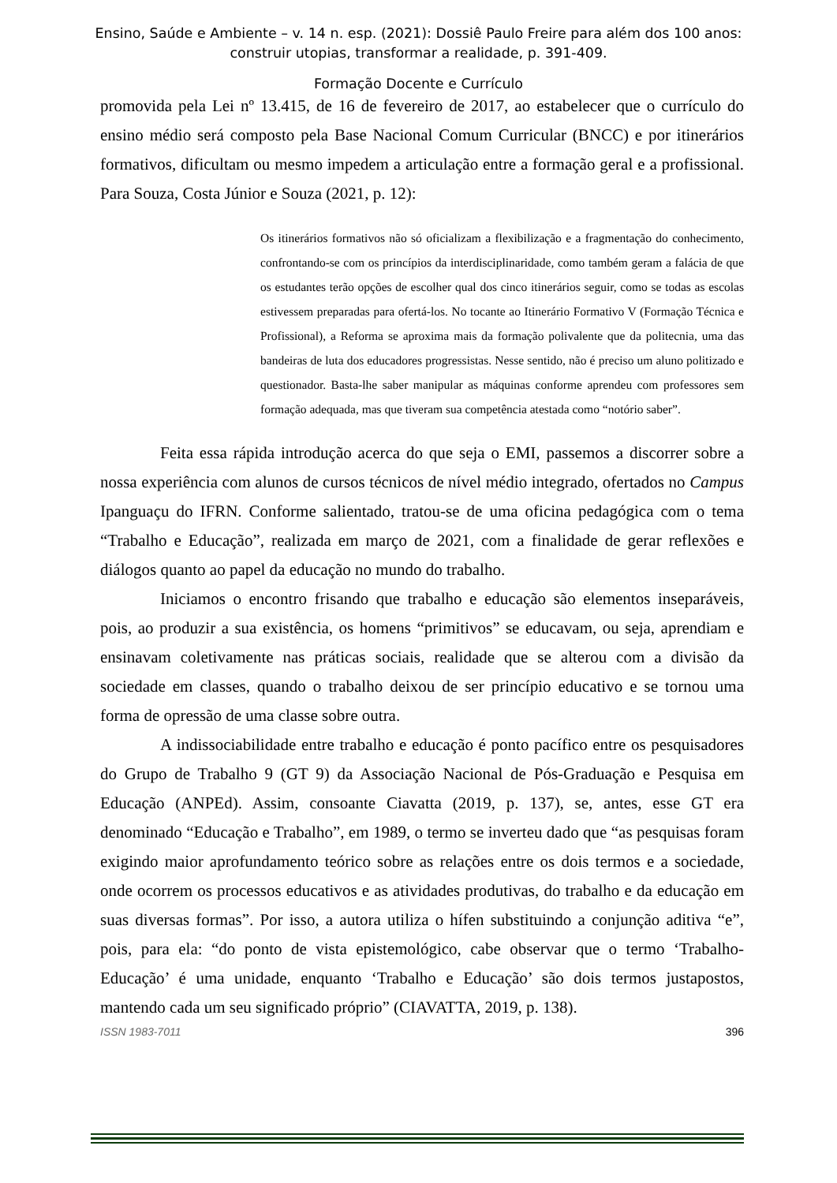Ensino, Saúde e Ambiente – v. 14 n. esp. (2021): Dossiê Paulo Freire para além dos 100 anos:
construir utopias, transformar a realidade, p. 391-409.
Formação Docente e Currículo
promovida pela Lei nº 13.415, de 16 de fevereiro de 2017, ao estabelecer que o currículo do ensino médio será composto pela Base Nacional Comum Curricular (BNCC) e por itinerários formativos, dificultam ou mesmo impedem a articulação entre a formação geral e a profissional. Para Souza, Costa Júnior e Souza (2021, p. 12):
Os itinerários formativos não só oficializam a flexibilização e a fragmentação do conhecimento, confrontando-se com os princípios da interdisciplinaridade, como também geram a falácia de que os estudantes terão opções de escolher qual dos cinco itinerários seguir, como se todas as escolas estivessem preparadas para ofertá-los. No tocante ao Itinerário Formativo V (Formação Técnica e Profissional), a Reforma se aproxima mais da formação polivalente que da politecnia, uma das bandeiras de luta dos educadores progressistas. Nesse sentido, não é preciso um aluno politizado e questionador. Basta-lhe saber manipular as máquinas conforme aprendeu com professores sem formação adequada, mas que tiveram sua competência atestada como “notório saber”.
Feita essa rápida introdução acerca do que seja o EMI, passemos a discorrer sobre a nossa experiência com alunos de cursos técnicos de nível médio integrado, ofertados no Campus Ipanguaçu do IFRN. Conforme salientado, tratou-se de uma oficina pedagógica com o tema “Trabalho e Educação”, realizada em março de 2021, com a finalidade de gerar reflexões e diálogos quanto ao papel da educação no mundo do trabalho.
Iniciamos o encontro frisando que trabalho e educação são elementos inseparáveis, pois, ao produzir a sua existência, os homens “primitivos” se educavam, ou seja, aprendiam e ensinavam coletivamente nas práticas sociais, realidade que se alterou com a divisão da sociedade em classes, quando o trabalho deixou de ser princípio educativo e se tornou uma forma de opressão de uma classe sobre outra.
A indissociabilidade entre trabalho e educação é ponto pacífico entre os pesquisadores do Grupo de Trabalho 9 (GT 9) da Associação Nacional de Pós-Graduação e Pesquisa em Educação (ANPEd). Assim, consoante Ciavatta (2019, p. 137), se, antes, esse GT era denominado “Educação e Trabalho”, em 1989, o termo se inverteu dado que “as pesquisas foram exigindo maior aprofundamento teórico sobre as relações entre os dois termos e a sociedade, onde ocorrem os processos educativos e as atividades produtivas, do trabalho e da educação em suas diversas formas”. Por isso, a autora utiliza o hífen substituindo a conjunção aditiva “e”, pois, para ela: “do ponto de vista epistemológico, cabe observar que o termo ‘Trabalho-Educação’ é uma unidade, enquanto ‘Trabalho e Educação’ são dois termos justapostos, mantendo cada um seu significado próprio” (CIAVATTA, 2019, p. 138).
ISSN 1983-7011 396